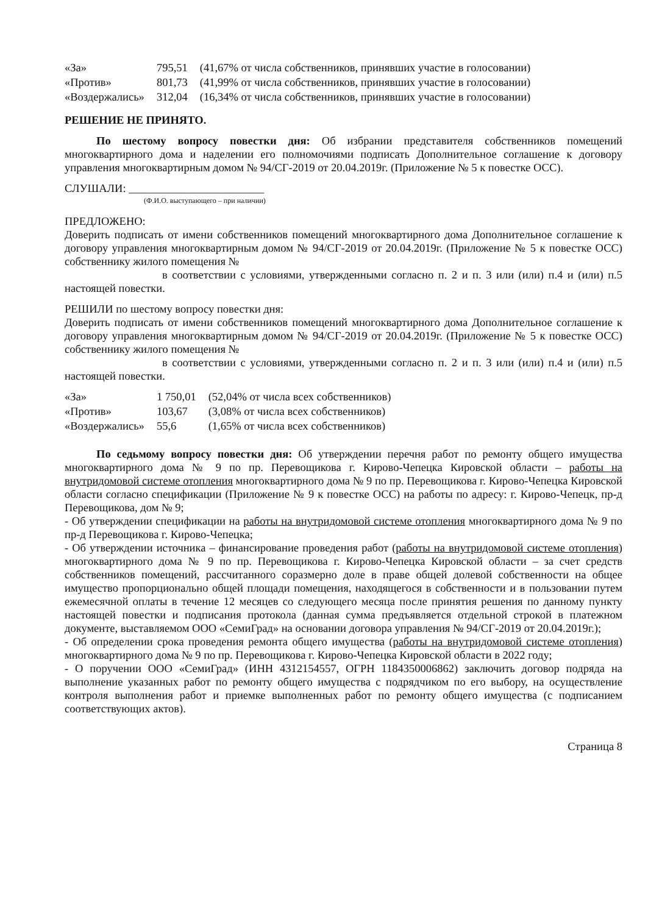| «За» | 795,51 | (41,67% от числа собственников, принявших участие в голосовании) |
| «Против» | 801,73 | (41,99% от числа собственников, принявших участие в голосовании) |
| «Воздержались» | 312,04 | (16,34% от числа собственников, принявших участие в голосовании) |
РЕШЕНИЕ НЕ ПРИНЯТО.
По шестому вопросу повестки дня: Об избрании представителя собственников помещений многоквартирного дома и наделении его полномочиями подписать Дополнительное соглашение к договору управления многоквартирным домом № 94/СГ-2019 от 20.04.2019г. (Приложение № 5 к повестке ОСС).
СЛУШАЛИ: ________________________
(Ф.И.О. выступающего – при наличии)
ПРЕДЛОЖЕНО:
Доверить подписать от имени собственников помещений многоквартирного дома Дополнительное соглашение к договору управления многоквартирным домом № 94/СГ-2019 от 20.04.2019г. (Приложение № 5 к повестке ОСС) собственнику жилого помещения №
в соответствии с условиями, утвержденными согласно п. 2 и п. 3 или (или) п.4 и (или) п.5 настоящей повестки.
РЕШИЛИ по шестому вопросу повестки дня:
Доверить подписать от имени собственников помещений многоквартирного дома Дополнительное соглашение к договору управления многоквартирным домом № 94/СГ-2019 от 20.04.2019г. (Приложение № 5 к повестке ОСС) собственнику жилого помещения №
в соответствии с условиями, утвержденными согласно п. 2 и п. 3 или (или) п.4 и (или) п.5 настоящей повестки.
| «За» | 1 750,01 | (52,04% от числа всех собственников) |
| «Против» | 103,67 | (3,08% от числа всех собственников) |
| «Воздержались» | 55,6 | (1,65% от числа всех собственников) |
По седьмому вопросу повестки дня: Об утверждении перечня работ по ремонту общего имущества многоквартирного дома № 9 по пр. Перевощикова г. Кирово-Чепецка Кировской области – работы на внутридомовой системе отопления многоквартирного дома № 9 по пр. Перевощикова г. Кирово-Чепецка Кировской области согласно спецификации (Приложение № 9 к повестке ОСС) на работы по адресу: г. Кирово-Чепецк, пр-д Перевощикова, дом № 9;
- Об утверждении спецификации на работы на внутридомовой системе отопления многоквартирного дома № 9 по пр-д Перевощикова г. Кирово-Чепецка;
- Об утверждении источника – финансирование проведения работ (работы на внутридомовой системе отопления) многоквартирного дома № 9 по пр. Перевощикова г. Кирово-Чепецка Кировской области – за счет средств собственников помещений, рассчитанного соразмерно доле в праве общей долевой собственности на общее имущество пропорционально общей площади помещения, находящегося в собственности и в пользовании путем ежемесячной оплаты в течение 12 месяцев со следующего месяца после принятия решения по данному пункту настоящей повестки и подписания протокола (данная сумма предъявляется отдельной строкой в платежном документе, выставляемом ООО «СемиГрад» на основании договора управления № 94/СГ-2019 от 20.04.2019г.);
- Об определении срока проведения ремонта общего имущества (работы на внутридомовой системе отопления) многоквартирного дома № 9 по пр. Перевощикова г. Кирово-Чепецка Кировской области в 2022 году;
- О поручении ООО «СемиГрад» (ИНН 4312154557, ОГРН 1184350006862) заключить договор подряда на выполнение указанных работ по ремонту общего имущества с подрядчиком по его выбору, на осуществление контроля выполнения работ и приемке выполненных работ по ремонту общего имущества (с подписанием соответствующих актов).
Страница 8